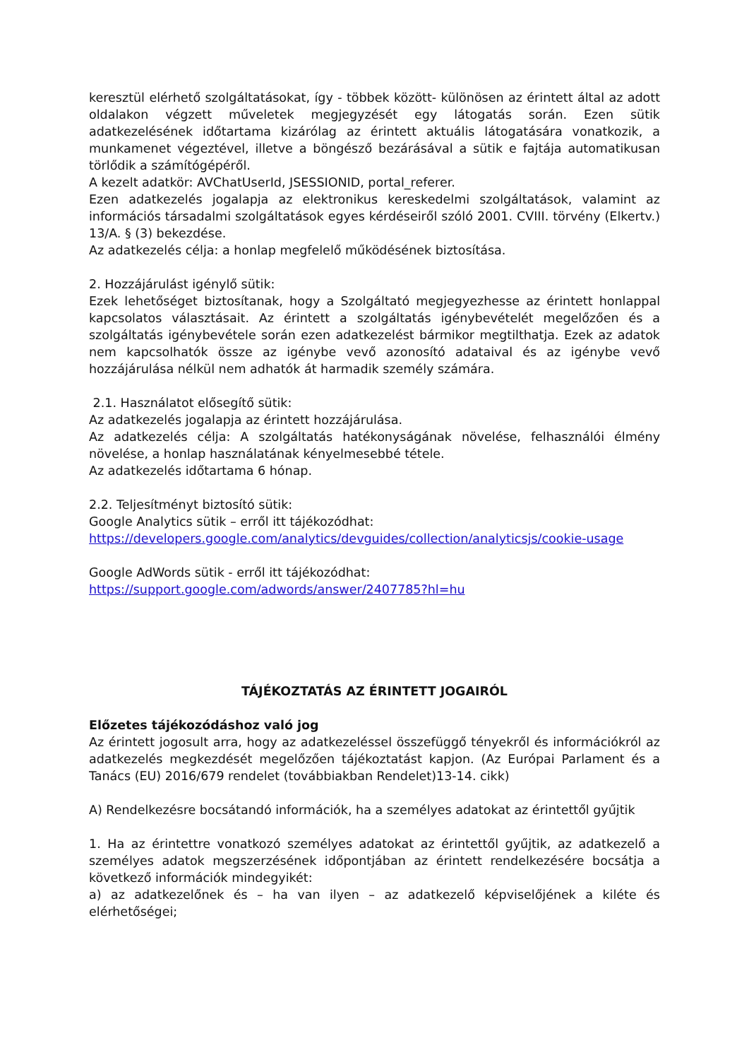keresztül elérhető szolgáltatásokat, így - többek között- különösen az érintett által az adott oldalakon végzett műveletek megjegyzését egy látogatás során. Ezen sütik adatkezelésének időtartama kizárólag az érintett aktuális látogatására vonatkozik, a munkamenet végeztével, illetve a böngésző bezárásával a sütik e fajtája automatikusan törlődik a számítógépéről.
A kezelt adatkör: AVChatUserId, JSESSIONID, portal_referer.
Ezen adatkezelés jogalapja az elektronikus kereskedelmi szolgáltatások, valamint az információs társadalmi szolgáltatások egyes kérdéseiről szóló 2001. CVIII. törvény (Elkertv.) 13/A. § (3) bekezdése.
Az adatkezelés célja: a honlap megfelelő működésének biztosítása.
2. Hozzájárulást igénylő sütik:
Ezek lehetőséget biztosítanak, hogy a Szolgáltató megjegyezhesse az érintett honlappal kapcsolatos választásait. Az érintett a szolgáltatás igénybevételét megelőzően és a szolgáltatás igénybevétele során ezen adatkezelést bármikor megtilthatja. Ezek az adatok nem kapcsolhatók össze az igénybe vevő azonosító adataival és az igénybe vevő hozzájárulása nélkül nem adhatók át harmadik személy számára.
2.1. Használatot elősegítő sütik:
Az adatkezelés jogalapja az érintett hozzájárulása.
Az adatkezelés célja: A szolgáltatás hatékonyságának növelése, felhasználói élmény növelése, a honlap használatának kényelmesebbé tétele.
Az adatkezelés időtartama 6 hónap.
2.2. Teljesítményt biztosító sütik:
Google Analytics sütik – erről itt tájékozódhat:
https://developers.google.com/analytics/devguides/collection/analyticsjs/cookie-usage
Google AdWords sütik - erről itt tájékozódhat:
https://support.google.com/adwords/answer/2407785?hl=hu
TÁJÉKOZTATÁS AZ ÉRINTETT JOGAIRÓL
Előzetes tájékozódáshoz való jog
Az érintett jogosult arra, hogy az adatkezeléssel összefüggő tényekről és információkról az adatkezelés megkezdését megelőzően tájékoztatást kapjon. (Az Európai Parlament és a Tanács (EU) 2016/679 rendelet (továbbiakban Rendelet)13-14. cikk)
A) Rendelkezésre bocsátandó információk, ha a személyes adatokat az érintettől gyűjtik
1. Ha az érintettre vonatkozó személyes adatokat az érintettől gyűjtik, az adatkezelő a személyes adatok megszerzésének időpontjában az érintett rendelkezésére bocsátja a következő információk mindegyikét:
a) az adatkezelőnek és – ha van ilyen – az adatkezelő képviselőjének a kiléte és elérhetőségei;